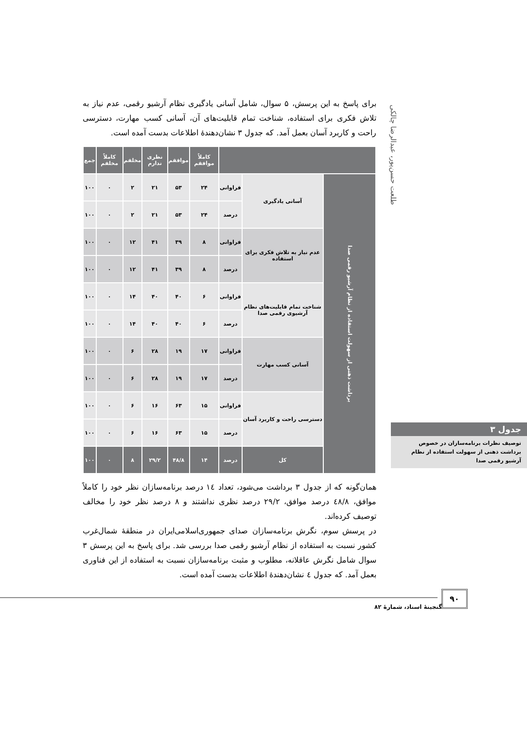طلعت حسن‌پور، عبدالرضا چالکی
برای پاسخ به این پرسش، ۵ سوال، شامل آسانی یادگیری نظام آرشیو رقمی، عدم نیاز به تلاش فکری برای استفاده، شناخت تمام قابلیت‌های آن، آسانی کسب مهارت، دسترسی راحت و کاربرد آسان بعمل آمد. که جدول ۳ نشان‌دهندهٔ اطلاعات بدست آمده است.
| | | | کاملاً موافقم | موافقم | نظری ندارم | مخلفم | کاملاً مخلفم | جمع |
| --- | --- | --- | --- | --- | --- | --- | --- | --- |
| برداشت ذهنی از سهولت استفاده از نظام آرشیو رقمی صدا | آسانی یادگیری | فراوانی | ۲۴ | ۵۳ | ۲۱ | ۲ | ۰ | ۱۰۰ |
| | | درصد | ۲۴ | ۵۳ | ۲۱ | ۲ | ۰ | ۱۰۰ |
| | عدم نیاز به تلاش فکری برای استفاده | فراوانی | ۸ | ۳۹ | ۴۱ | ۱۲ | ۰ | ۱۰۰ |
| | | درصد | ۸ | ۳۹ | ۴۱ | ۱۲ | ۰ | ۱۰۰ |
| | شناخت تمام قابلیت‌های نظام آرشیوی رقمی صدا | فراوانی | ۶ | ۴۰ | ۴۰ | ۱۴ | ۰ | ۱۰۰ |
| | | درصد | ۶ | ۴۰ | ۴۰ | ۱۴ | ۰ | ۱۰۰ |
| | آسانی کسب مهارت | فراوانی | ۱۷ | ۱۹ | ۲۸ | ۶ | ۰ | ۱۰۰ |
| | | درصد | ۱۷ | ۱۹ | ۲۸ | ۶ | ۰ | ۱۰۰ |
| | دسترسی راحت و کاربرد آسان | فراوانی | ۱۵ | ۶۳ | ۱۶ | ۶ | ۰ | ۱۰۰ |
| | | درصد | ۱۵ | ۶۳ | ۱۶ | ۶ | ۰ | ۱۰۰ |
| | کل | درصد | ۱۴ | ۴۸/۸ | ۲۹/۲ | ۸ | ۰ | ۱۰۰ |
همان‌گونه که از جدول ۳ برداشت می‌شود، تعداد ١٤ درصد برنامه‌سازان نظر خود را کاملاً موافق، ٤٨/٨ درصد موافق، ٢٩/٢ درصد نظری نداشتند و ٨ درصد نظر خود را مخالف توصیف کرده‌اند.
در پرسش سوم، نگرش برنامه‌سازان صدای جمهوری‌اسلامی‌ایران در منطقهٔ شمال‌غرب کشور نسبت به استفاده از نظام آرشیو رقمی صدا بررسی شد. برای پاسخ به این پرسش ٣ سوال شامل نگرش عاقلانه، مطلوب و مثبت برنامه‌سازان نسبت به استفاده از این فناوری بعمل آمد. که جدول ٤ نشان‌دهندهٔ اطلاعات بدست آمده است.
جدول ۳
توصیف نظرات برنامه‌سازان در خصوص برداشت ذهنی از سهولت استفاده از نظام آرشیو رقمی صدا
۹۰
گنجینهٔ اسناد، شمارهٔ ۸۲